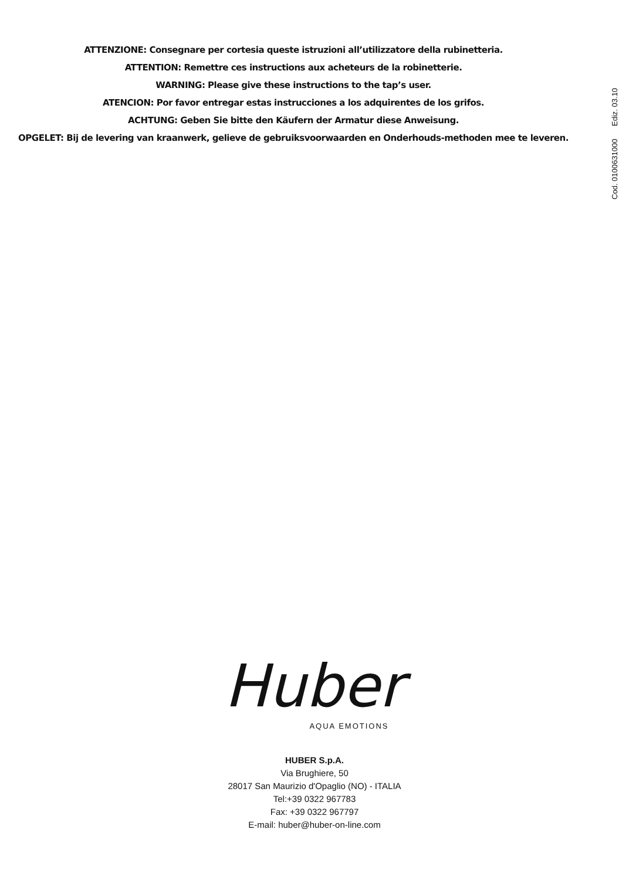ATTENZIONE: Consegnare per cortesia queste istruzioni all’utilizzatore della rubinetteria.
ATTENTION: Remettre ces instructions aux acheteurs de la robinetterie.
WARNING: Please give these instructions to the tap’s user.
ATENCION: Por favor entregar estas instrucciones a los adquirentes de los grifos.
ACHTUNG: Geben Sie bitte den Käufern der Armatur diese Anweisung.
OPGELET: Bij de levering van kraanwerk, gelieve de gebruiksvoorwaarden en Onderhouds-methoden mee te leveren.
Cod. 0100631000 Ediz. 03.10
Huber
AQUA EMOTIONS
HUBER S.p.A.
Via Brughiere, 50
28017 San Maurizio d'Opaglio (NO) - ITALIA
Tel:+39 0322 967783
Fax: +39 0322 967797
E-mail: huber@huber-on-line.com